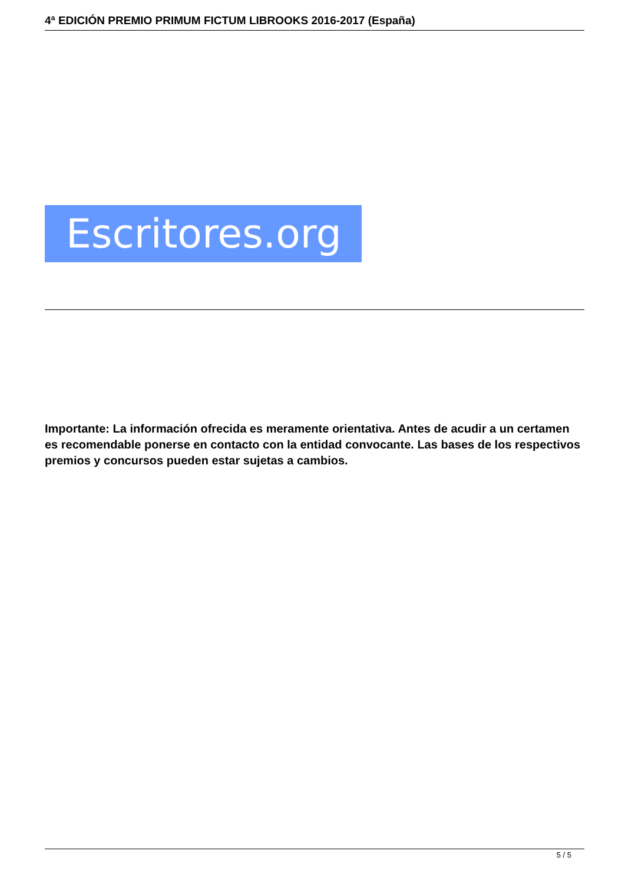4ª EDICIÓN PREMIO PRIMUM FICTUM LIBROOKS 2016-2017 (España)
Escritores.org
Importante: La información ofrecida es meramente orientativa. Antes de acudir a un certamen es recomendable ponerse en contacto con la entidad convocante. Las bases de los respectivos premios y concursos pueden estar sujetas a cambios.
5 / 5